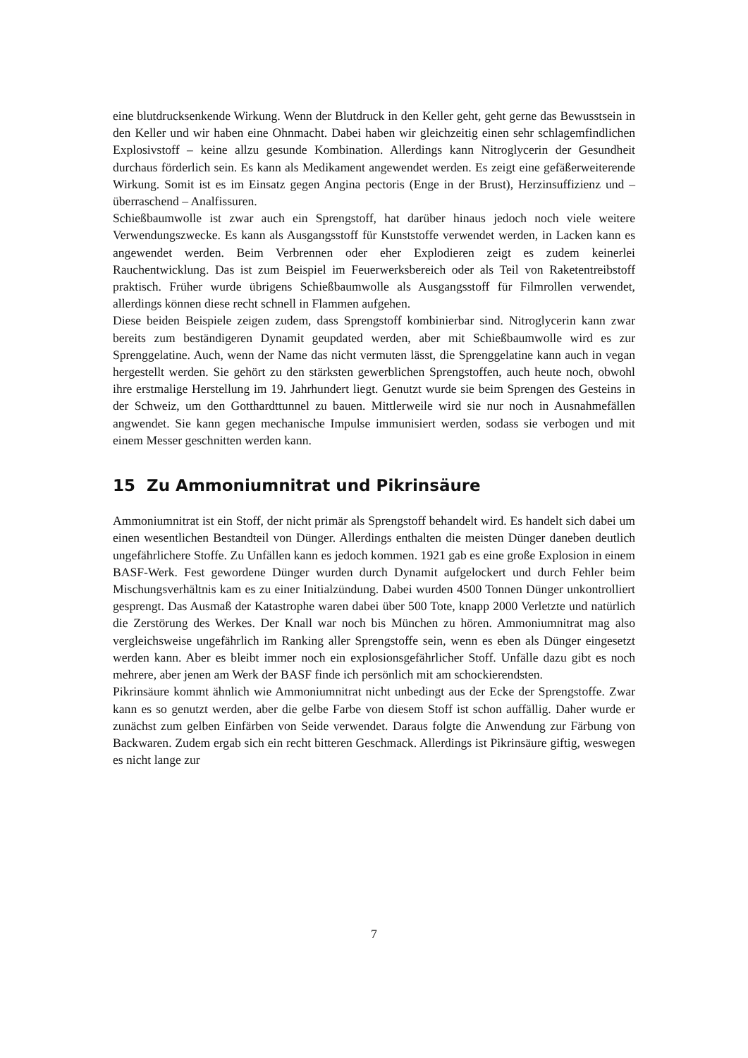eine blutdrucksenkende Wirkung. Wenn der Blutdruck in den Keller geht, geht gerne das Bewusstsein in den Keller und wir haben eine Ohnmacht. Dabei haben wir gleichzeitig einen sehr schlagemfindlichen Explosivstoff – keine allzu gesunde Kombination. Allerdings kann Nitroglycerin der Gesundheit durchaus förderlich sein. Es kann als Medikament angewendet werden. Es zeigt eine gefäßerweiterende Wirkung. Somit ist es im Einsatz gegen Angina pectoris (Enge in der Brust), Herzinsuffizienz und – überraschend – Analfissuren.
Schießbaumwolle ist zwar auch ein Sprengstoff, hat darüber hinaus jedoch noch viele weitere Verwendungszwecke. Es kann als Ausgangsstoff für Kunststoffe verwendet werden, in Lacken kann es angewendet werden. Beim Verbrennen oder eher Explodieren zeigt es zudem keinerlei Rauchentwicklung. Das ist zum Beispiel im Feuerwerksbereich oder als Teil von Raketentreibstoff praktisch. Früher wurde übrigens Schießbaumwolle als Ausgangsstoff für Filmrollen verwendet, allerdings können diese recht schnell in Flammen aufgehen.
Diese beiden Beispiele zeigen zudem, dass Sprengstoff kombinierbar sind. Nitroglycerin kann zwar bereits zum beständigeren Dynamit geupdated werden, aber mit Schießbaumwolle wird es zur Sprenggelatine. Auch, wenn der Name das nicht vermuten lässt, die Sprenggelatine kann auch in vegan hergestellt werden. Sie gehört zu den stärksten gewerblichen Sprengstoffen, auch heute noch, obwohl ihre erstmalige Herstellung im 19. Jahrhundert liegt. Genutzt wurde sie beim Sprengen des Gesteins in der Schweiz, um den Gotthardttunnel zu bauen. Mittlerweile wird sie nur noch in Ausnahmefällen angwendet. Sie kann gegen mechanische Impulse immunisiert werden, sodass sie verbogen und mit einem Messer geschnitten werden kann.
15 Zu Ammoniumnitrat und Pikrinsäure
Ammoniumnitrat ist ein Stoff, der nicht primär als Sprengstoff behandelt wird. Es handelt sich dabei um einen wesentlichen Bestandteil von Dünger. Allerdings enthalten die meisten Dünger daneben deutlich ungefährlichere Stoffe. Zu Unfällen kann es jedoch kommen. 1921 gab es eine große Explosion in einem BASF-Werk. Fest gewordene Dünger wurden durch Dynamit aufgelockert und durch Fehler beim Mischungsverhältnis kam es zu einer Initialzündung. Dabei wurden 4500 Tonnen Dünger unkontrolliert gesprengt. Das Ausmaß der Katastrophe waren dabei über 500 Tote, knapp 2000 Verletzte und natürlich die Zerstörung des Werkes. Der Knall war noch bis München zu hören. Ammoniumnitrat mag also vergleichsweise ungefährlich im Ranking aller Sprengstoffe sein, wenn es eben als Dünger eingesetzt werden kann. Aber es bleibt immer noch ein explosionsgefährlicher Stoff. Unfälle dazu gibt es noch mehrere, aber jenen am Werk der BASF finde ich persönlich mit am schockierendsten.
Pikrinsäure kommt ähnlich wie Ammoniumnitrat nicht unbedingt aus der Ecke der Sprengstoffe. Zwar kann es so genutzt werden, aber die gelbe Farbe von diesem Stoff ist schon auffällig. Daher wurde er zunächst zum gelben Einfärben von Seide verwendet. Daraus folgte die Anwendung zur Färbung von Backwaren. Zudem ergab sich ein recht bitteren Geschmack. Allerdings ist Pikrinsäure giftig, weswegen es nicht lange zur
7